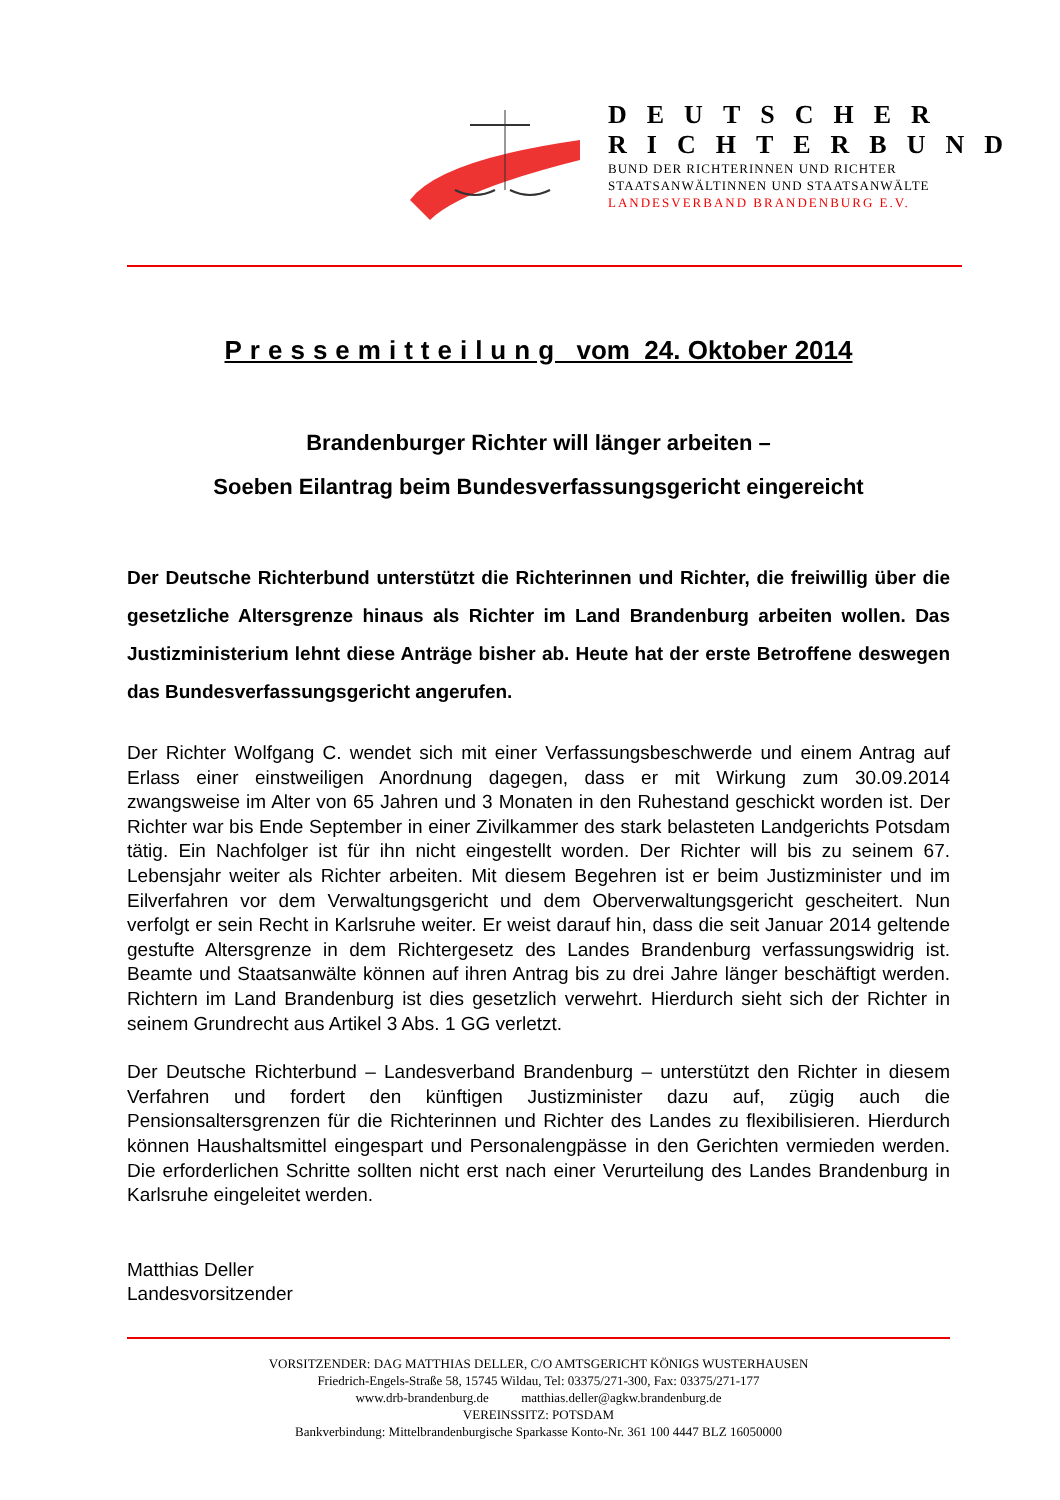DEUTSCHER
RICHTERBUND
BUND DER RICHTERINNEN UND RICHTER
STAATSANWÄLTINNEN UND STAATSANWÄLTE
LANDESVERBAND BRANDENBURG E.V.
Pressemitteilung vom 24. Oktober 2014
Brandenburger Richter will länger arbeiten –
Soeben Eilantrag beim Bundesverfassungsgericht eingereicht
Der Deutsche Richterbund unterstützt die Richterinnen und Richter, die freiwillig über die gesetzliche Altersgrenze hinaus als Richter im Land Brandenburg arbeiten wollen. Das Justizministerium lehnt diese Anträge bisher ab. Heute hat der erste Betroffene deswegen das Bundesverfassungsgericht angerufen.
Der Richter Wolfgang C. wendet sich mit einer Verfassungsbeschwerde und einem Antrag auf Erlass einer einstweiligen Anordnung dagegen, dass er mit Wirkung zum 30.09.2014 zwangsweise im Alter von 65 Jahren und 3 Monaten in den Ruhestand geschickt worden ist. Der Richter war bis Ende September in einer Zivilkammer des stark belasteten Landgerichts Potsdam tätig. Ein Nachfolger ist für ihn nicht eingestellt worden. Der Richter will bis zu seinem 67. Lebensjahr weiter als Richter arbeiten. Mit diesem Begehren ist er beim Justizminister und im Eilverfahren vor dem Verwaltungsgericht und dem Oberverwaltungsgericht gescheitert. Nun verfolgt er sein Recht in Karlsruhe weiter. Er weist darauf hin, dass die seit Januar 2014 geltende gestufte Altersgrenze in dem Richtergesetz des Landes Brandenburg verfassungswidrig ist. Beamte und Staatsanwälte können auf ihren Antrag bis zu drei Jahre länger beschäftigt werden. Richtern im Land Brandenburg ist dies gesetzlich verwehrt. Hierdurch sieht sich der Richter in seinem Grundrecht aus Artikel 3 Abs. 1 GG verletzt.
Der Deutsche Richterbund – Landesverband Brandenburg – unterstützt den Richter in diesem Verfahren und fordert den künftigen Justizminister dazu auf, zügig auch die Pensionsaltersgrenzen für die Richterinnen und Richter des Landes zu flexibilisieren. Hierdurch können Haushaltsmittel eingespart und Personalengpässe in den Gerichten vermieden werden. Die erforderlichen Schritte sollten nicht erst nach einer Verurteilung des Landes Brandenburg in Karlsruhe eingeleitet werden.
Matthias Deller
Landesvorsitzender
VORSITZENDER: DAG MATTHIAS DELLER, C/O AMTSGERICHT KÖNIGS WUSTERHAUSEN
Friedrich-Engels-Straße 58, 15745 Wildau, Tel: 03375/271-300, Fax: 03375/271-177
www.drb-brandenburg.de matthias.deller@agkw.brandenburg.de
VEREINSSITZ: POTSDAM
Bankverbindung: Mittelbrandenburgische Sparkasse Konto-Nr. 361 100 4447 BLZ 16050000